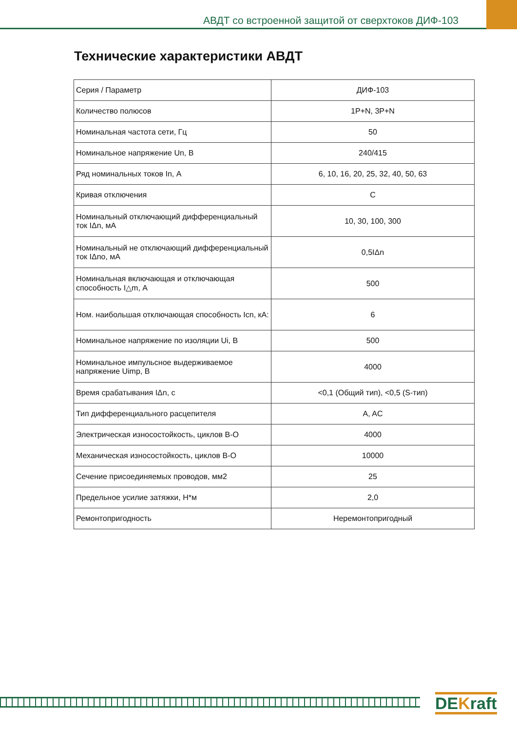АВДТ со встроенной защитой от сверхтоков ДИФ-103
Технические характеристики АВДТ
| Серия / Параметр | ДИФ-103 |
| Количество полюсов | 1P+N, 3P+N |
| Номинальная частота сети, Гц | 50 |
| Номинальное напряжение Un, В | 240/415 |
| Ряд номинальных токов In, А | 6, 10, 16, 20, 25, 32, 40, 50, 63 |
| Кривая отключения | C |
| Номинальный отключающий дифференциальный ток IΔn, мА | 10, 30, 100, 300 |
| Номинальный не отключающий дифференциальный ток IΔno, мА | 0,5IΔn |
| Номинальная включающая и отключающая способность I△m, А | 500 |
| Ном. наибольшая отключающая способность Icn, кА: | 6 |
| Номинальное напряжение по изоляции Ui, В | 500 |
| Номинальное импульсное выдерживаемое напряжение Uimp, В | 4000 |
| Время срабатывания IΔn, с | <0,1 (Общий тип), <0,5 (S-тип) |
| Тип дифференциального расцепителя | A, AC |
| Электрическая износостойкость, циклов В-О | 4000 |
| Механическая износостойкость, циклов В-О | 10000 |
| Сечение присоединяемых проводов, мм2 | 25 |
| Предельное усилие затяжки, Н*м | 2,0 |
| Ремонтопригодность | Неремонтопригодный |
DEKraft